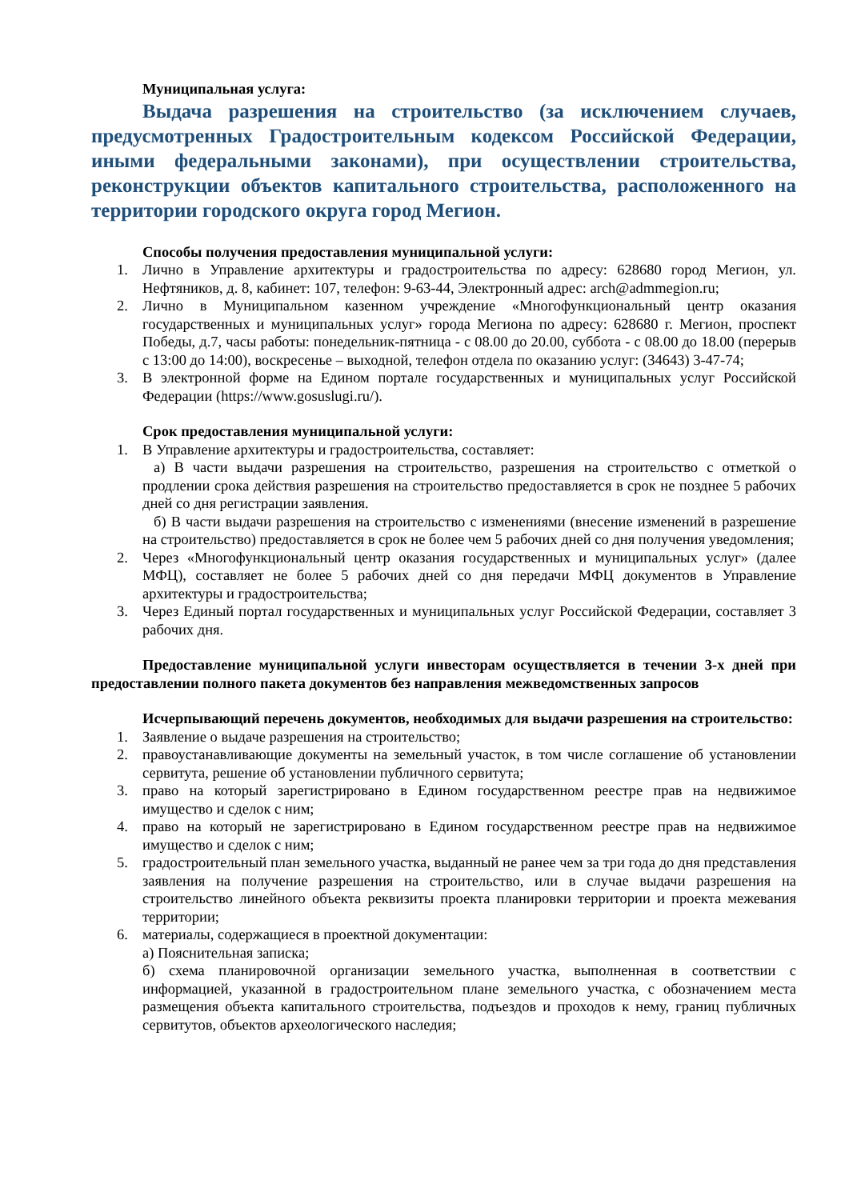Муниципальная услуга:
Выдача разрешения на строительство (за исключением случаев, предусмотренных Градостроительным кодексом Российской Федерации, иными федеральными законами), при осуществлении строительства, реконструкции объектов капитального строительства, расположенного на территории городского округа город Мегион.
Способы получения предоставления муниципальной услуги:
1. Лично в Управление архитектуры и градостроительства по адресу: 628680 город Мегион, ул. Нефтяников, д. 8, кабинет: 107, телефон: 9-63-44, Электронный адрес: arch@admmegion.ru;
2. Лично в Муниципальном казенном учреждение «Многофункциональный центр оказания государственных и муниципальных услуг» города Мегиона по адресу: 628680 г. Мегион, проспект Победы, д.7, часы работы: понедельник-пятница - с 08.00 до 20.00, суббота - с 08.00 до 18.00 (перерыв с 13:00 до 14:00), воскресенье – выходной, телефон отдела по оказанию услуг: (34643) 3-47-74;
3. В электронной форме на Едином портале государственных и муниципальных услуг Российской Федерации (https://www.gosuslugi.ru/).
Срок предоставления муниципальной услуги:
1. В Управление архитектуры и градостроительства, составляет:
а) В части выдачи разрешения на строительство, разрешения на строительство с отметкой о продлении срока действия разрешения на строительство предоставляется в срок не позднее 5 рабочих дней со дня регистрации заявления.
б) В части выдачи разрешения на строительство с изменениями (внесение изменений в разрешение на строительство) предоставляется в срок не более чем 5 рабочих дней со дня получения уведомления;
2. Через «Многофункциональный центр оказания государственных и муниципальных услуг» (далее МФЦ), составляет не более 5 рабочих дней со дня передачи МФЦ документов в Управление архитектуры и градостроительства;
3. Через Единый портал государственных и муниципальных услуг Российской Федерации, составляет 3 рабочих дня.
Предоставление муниципальной услуги инвесторам осуществляется в течении 3-х дней при предоставлении полного пакета документов без направления межведомственных запросов
Исчерпывающий перечень документов, необходимых для выдачи разрешения на строительство:
1. Заявление о выдаче разрешения на строительство;
2. правоустанавливающие документы на земельный участок, в том числе соглашение об установлении сервитута, решение об установлении публичного сервитута;
3. право на который зарегистрировано в Едином государственном реестре прав на недвижимое имущество и сделок с ним;
4. право на который не зарегистрировано в Едином государственном реестре прав на недвижимое имущество и сделок с ним;
5. градостроительный план земельного участка, выданный не ранее чем за три года до дня представления заявления на получение разрешения на строительство, или в случае выдачи разрешения на строительство линейного объекта реквизиты проекта планировки территории и проекта межевания территории;
6. материалы, содержащиеся в проектной документации:
а) Пояснительная записка;
б) схема планировочной организации земельного участка, выполненная в соответствии с информацией, указанной в градостроительном плане земельного участка, с обозначением места размещения объекта капитального строительства, подъездов и проходов к нему, границ публичных сервитутов, объектов археологического наследия;